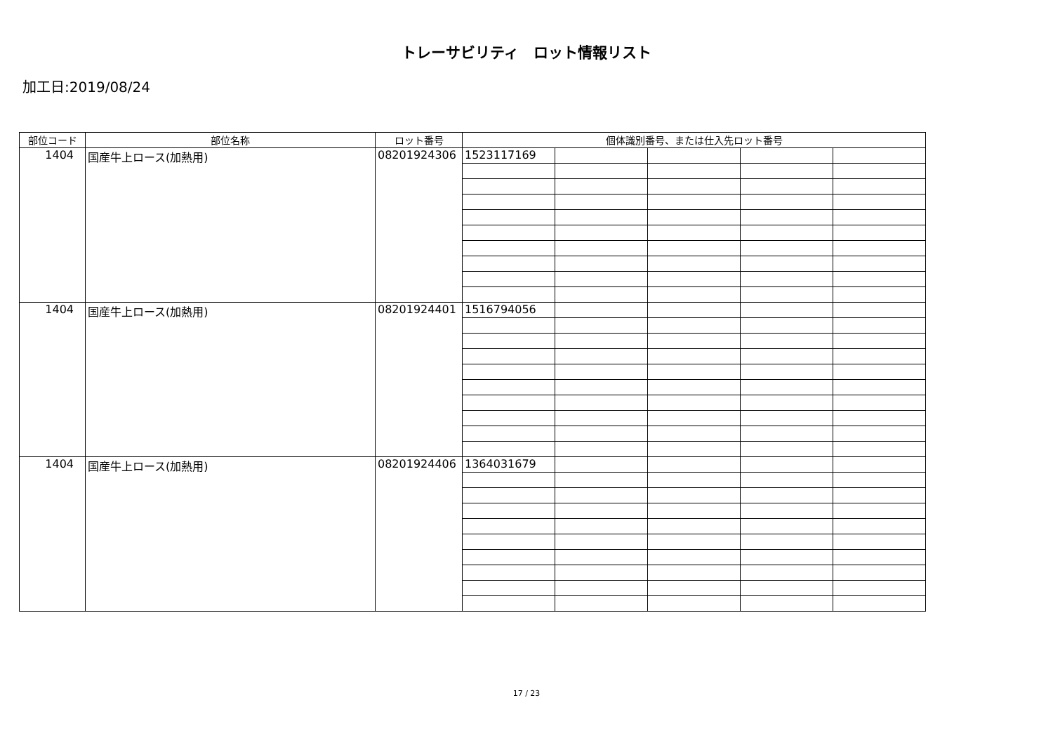トレーサビリティ　ロット情報リスト
加工日:2019/08/24
| 部位コード | 部位名称 | ロット番号 | 個体識別番号、または仕入先ロット番号 | | | | |
| --- | --- | --- | --- | --- | --- | --- | --- |
| 1404 | 国産牛上ロース(加熱用) | 08201924306 | 1523117169 | | | | |
| 1404 | 国産牛上ロース(加熱用) | 08201924401 | 1516794056 | | | | |
| 1404 | 国産牛上ロース(加熱用) | 08201924406 | 1364031679 | | | | |
17 / 23